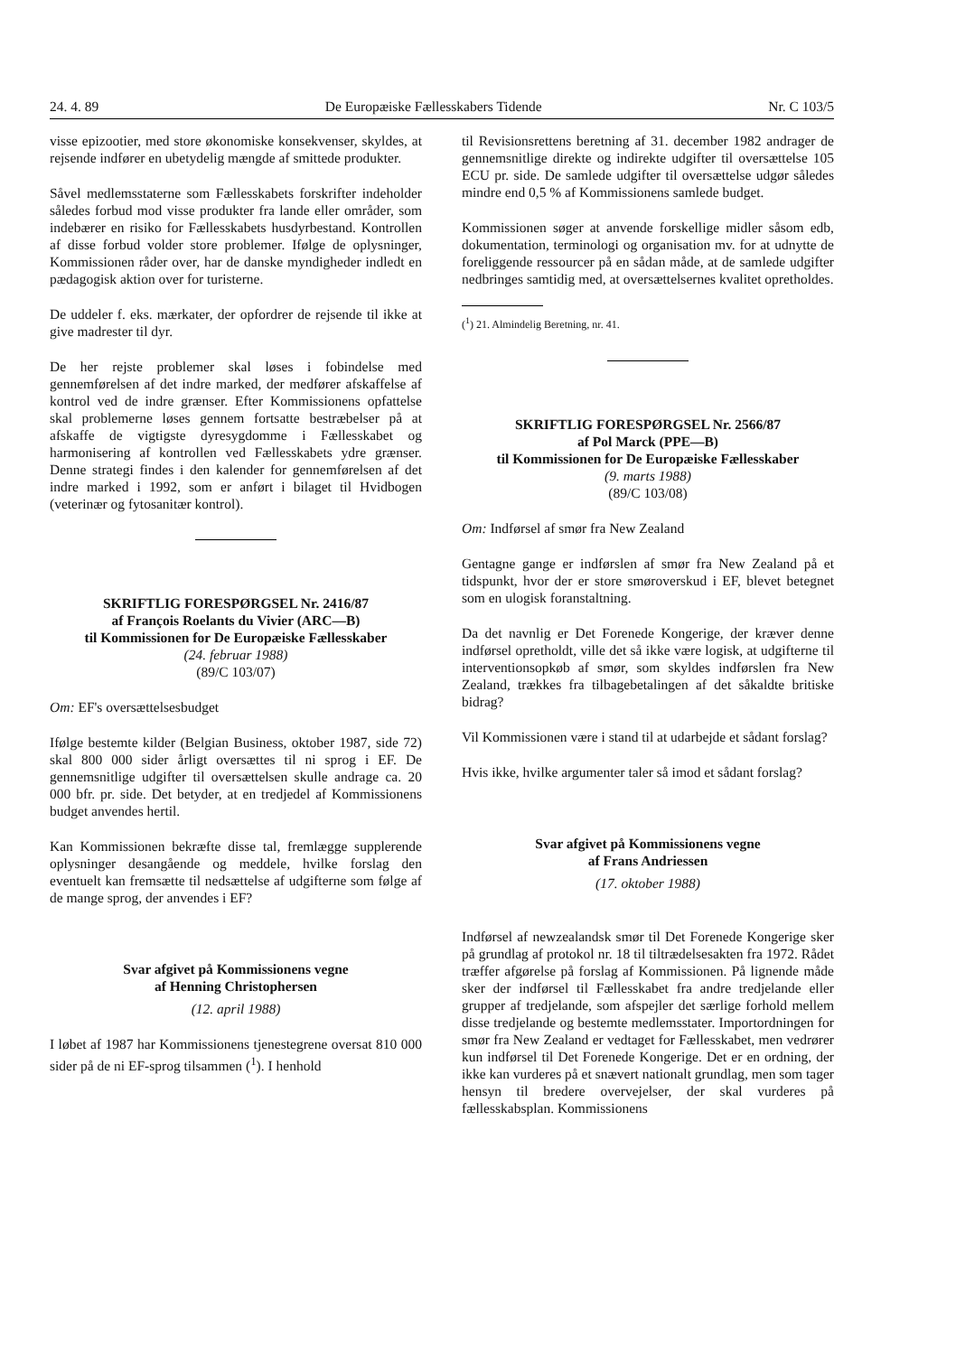24. 4. 89 De Europæiske Fællesskabers Tidende Nr. C 103/5
visse epizootier, med store økonomiske konsekvenser, skyldes, at rejsende indfører en ubetydelig mængde af smittede produkter.
Såvel medlemsstaterne som Fællesskabets forskrifter indeholder således forbud mod visse produkter fra lande eller områder, som indebærer en risiko for Fællesskabets husdyrbestand. Kontrollen af disse forbud volder store problemer. Ifølge de oplysninger, Kommissionen råder over, har de danske myndigheder indledt en pædagogisk aktion over for turisterne.
De uddeler f. eks. mærkater, der opfordrer de rejsende til ikke at give madrester til dyr.
De her rejste problemer skal løses i fobindelse med gennemførelsen af det indre marked, der medfører afskaffelse af kontrol ved de indre grænser. Efter Kommissionens opfattelse skal problemerne løses gennem fortsatte bestræbelser på at afskaffe de vigtigste dyresygdomme i Fællesskabet og harmonisering af kontrollen ved Fællesskabets ydre grænser. Denne strategi findes i den kalender for gennemførelsen af det indre marked i 1992, som er anført i bilaget til Hvidbogen (veterinær og fytosanitær kontrol).
SKRIFTLIG FORESPØRGSEL Nr. 2416/87
af François Roelants du Vivier (ARC—B)
til Kommissionen for De Europæiske Fællesskaber
(24. februar 1988)
(89/C 103/07)
Om: EF's oversættelsesbudget
Ifølge bestemte kilder (Belgian Business, oktober 1987, side 72) skal 800 000 sider årligt oversættes til ni sprog i EF. De gennemsnitlige udgifter til oversættelsen skulle andrage ca. 20 000 bfr. pr. side. Det betyder, at en tredjedel af Kommissionens budget anvendes hertil.
Kan Kommissionen bekræfte disse tal, fremlægge supplerende oplysninger desangående og meddele, hvilke forslag den eventuelt kan fremsætte til nedsættelse af udgifterne som følge af de mange sprog, der anvendes i EF?
Svar afgivet på Kommissionens vegne
af Henning Christophersen
(12. april 1988)
I løbet af 1987 har Kommissionens tjenestegrene oversat 810 000 sider på de ni EF-sprog tilsammen (<sup>1</sup>). I henhold
til Revisionsrettens beretning af 31. december 1982 andrager de gennemsnitlige direkte og indirekte udgifter til oversættelse 105 ECU pr. side. De samlede udgifter til oversættelse udgør således mindre end 0,5 % af Kommissionens samlede budget.
Kommissionen søger at anvende forskellige midler såsom edb, dokumentation, terminologi og organisation mv. for at udnytte de foreliggende ressourcer på en sådan måde, at de samlede udgifter nedbringes samtidig med, at oversættelsernes kvalitet opretholdes.
(<sup>1</sup>) 21. Almindelig Beretning, nr. 41.
SKRIFTLIG FORESPØRGSEL Nr. 2566/87
af Pol Marck (PPE—B)
til Kommissionen for De Europæiske Fællesskaber
(9. marts 1988)
(89/C 103/08)
Om: Indførsel af smør fra New Zealand
Gentagne gange er indførslen af smør fra New Zealand på et tidspunkt, hvor der er store smøroverskud i EF, blevet betegnet som en ulogisk foranstaltning.
Da det navnlig er Det Forenede Kongerige, der kræver denne indførsel opretholdt, ville det så ikke være logisk, at udgifterne til interventionsopkøb af smør, som skyldes indførslen fra New Zealand, trækkes fra tilbagebetalingen af det såkaldte britiske bidrag?
Vil Kommissionen være i stand til at udarbejde et sådant forslag?
Hvis ikke, hvilke argumenter taler så imod et sådant forslag?
Svar afgivet på Kommissionens vegne
af Frans Andriessen
(17. oktober 1988)
Indførsel af newzealandsk smør til Det Forenede Kongerige sker på grundlag af protokol nr. 18 til tiltrædelsesakten fra 1972. Rådet træffer afgørelse på forslag af Kommissionen. På lignende måde sker der indførsel til Fællesskabet fra andre tredjelande eller grupper af tredjelande, som afspejler det særlige forhold mellem disse tredjelande og bestemte medlemsstater. Importordningen for smør fra New Zealand er vedtaget for Fællesskabet, men vedrører kun indførsel til Det Forenede Kongerige. Det er en ordning, der ikke kan vurderes på et snævert nationalt grundlag, men som tager hensyn til bredere overvejelser, der skal vurderes på fællesskabsplan. Kommissionens